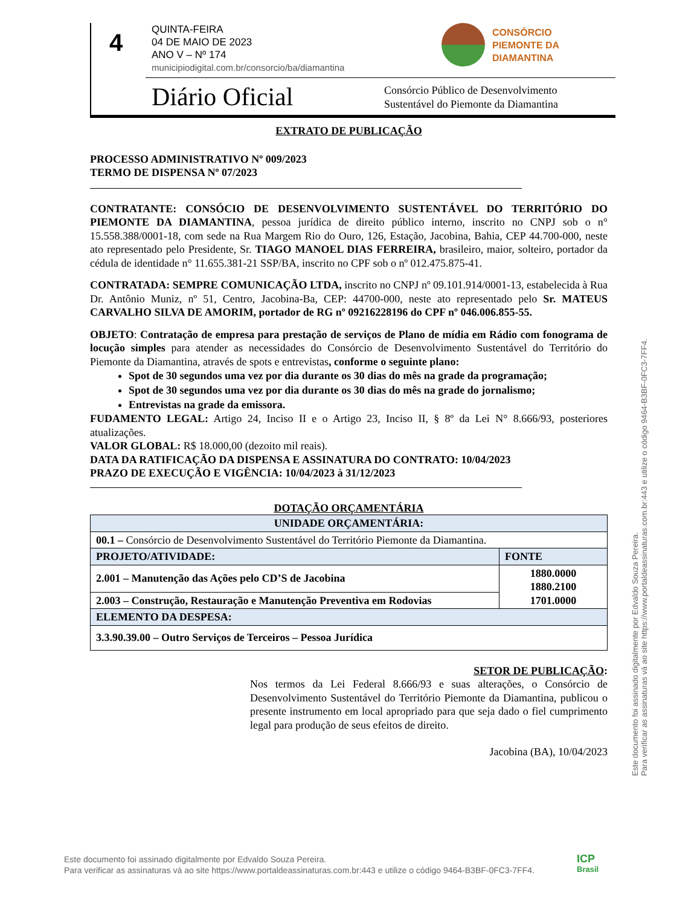4
QUINTA-FEIRA
04 DE MAIO DE 2023
ANO V – Nº 174
municipiodigital.com.br/consorcio/ba/diamantina
CONSÓRCIO
PIEMONTE DA
DIAMANTINA
Diário Oficial
Consórcio Público de Desenvolvimento
Sustentável do Piemonte da Diamantina
EXTRATO DE PUBLICAÇÃO
PROCESSO ADMINISTRATIVO Nº 009/2023
TERMO DE DISPENSA Nº 07/2023
CONTRATANTE: CONSÓCIO DE DESENVOLVIMENTO SUSTENTÁVEL DO TERRITÓRIO DO PIEMONTE DA DIAMANTINA, pessoa jurídica de direito público interno, inscrito no CNPJ sob o n° 15.558.388/0001-18, com sede na Rua Margem Rio do Ouro, 126, Estação, Jacobina, Bahia, CEP 44.700-000, neste ato representado pelo Presidente, Sr. TIAGO MANOEL DIAS FERREIRA, brasileiro, maior, solteiro, portador da cédula de identidade n° 11.655.381-21 SSP/BA, inscrito no CPF sob o nº 012.475.875-41.
CONTRATADA: SEMPRE COMUNICAÇÃO LTDA, inscrito no CNPJ nº 09.101.914/0001-13, estabelecida à Rua Dr. Antônio Muniz, nº 51, Centro, Jacobina-Ba, CEP: 44700-000, neste ato representado pelo Sr. MATEUS CARVALHO SILVA DE AMORIM, portador de RG nº 09216228196 do CPF nº 046.006.855-55.
OBJETO: Contratação de empresa para prestação de serviços de Plano de mídia em Rádio com fonograma de locução simples para atender as necessidades do Consórcio de Desenvolvimento Sustentável do Território do Piemonte da Diamantina, através de spots e entrevistas, conforme o seguinte plano:
Spot de 30 segundos uma vez por dia durante os 30 dias do mês na grade da programação;
Spot de 30 segundos uma vez por dia durante os 30 dias do mês na grade do jornalismo;
Entrevistas na grade da emissora.
FUDAMENTO LEGAL: Artigo 24, Inciso II e o Artigo 23, Inciso II, § 8º da Lei N° 8.666/93, posteriores atualizações.
VALOR GLOBAL: R$ 18.000,00 (dezoito mil reais).
DATA DA RATIFICAÇÃO DA DISPENSA E ASSINATURA DO CONTRATO: 10/04/2023
PRAZO DE EXECUÇÃO E VIGÊNCIA: 10/04/2023 à 31/12/2023
DOTAÇÃO ORÇAMENTÁRIA
| UNIDADE ORÇAMENTÁRIA: | |
| --- | --- |
| 00.1 – Consórcio de Desenvolvimento Sustentável do Território Piemonte da Diamantina. | |
| PROJETO/ATIVIDADE: | FONTE |
| 2.001 – Manutenção das Ações pelo CD’S de Jacobina | 1880.0000 1880.2100 1701.0000 |
| 2.003 – Construção, Restauração e Manutenção Preventiva em Rodovias | |
| ELEMENTO DA DESPESA: | |
| 3.3.90.39.00 – Outro Serviços de Terceiros – Pessoa Jurídica | |
SETOR DE PUBLICAÇÃO:
Nos termos da Lei Federal 8.666/93 e suas alterações, o Consórcio de Desenvolvimento Sustentável do Território Piemonte da Diamantina, publicou o presente instrumento em local apropriado para que seja dado o fiel cumprimento legal para produção de seus efeitos de direito.
Jacobina (BA), 10/04/2023
Este documento foi assinado digitalmente por Edvaldo Souza Pereira.
Para verificar as assinaturas vá ao site https://www.portaldeassinaturas.com.br:443 e utilize o código 9464-B3BF-0FC3-7FF4.
Este documento foi assinado digitalmente por Edvaldo Souza Pereira.
Para verificar as assinaturas vá ao site https://www.portaldeassinaturas.com.br:443 e utilize o código 9464-B3BF-0FC3-7FF4.
ICP
Brasil